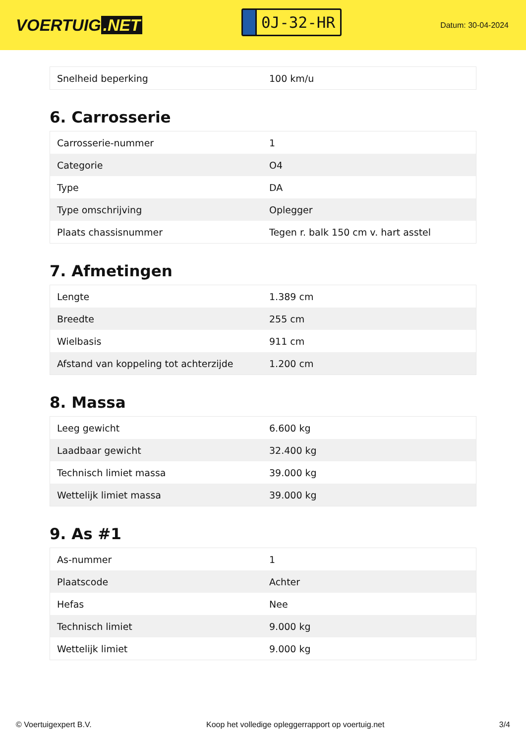VOERTUIG.NET
0J-32-HR
Datum: 30-04-2024
| Snelheid beperking | 100 km/u |
6. Carrosserie
| Carrosserie-nummer | 1 |
| Categorie | O4 |
| Type | DA |
| Type omschrijving | Oplegger |
| Plaats chassisnummer | Tegen r. balk 150 cm v. hart asstel |
7. Afmetingen
| Lengte | 1.389 cm |
| Breedte | 255 cm |
| Wielbasis | 911 cm |
| Afstand van koppeling tot achterzijde | 1.200 cm |
8. Massa
| Leeg gewicht | 6.600 kg |
| Laadbaar gewicht | 32.400 kg |
| Technisch limiet massa | 39.000 kg |
| Wettelijk limiet massa | 39.000 kg |
9. As #1
| As-nummer | 1 |
| Plaatscode | Achter |
| Hefas | Nee |
| Technisch limiet | 9.000 kg |
| Wettelijk limiet | 9.000 kg |
© Voertuigexpert B.V. Koop het volledige opleggerrapport op voertuig.net 3/4